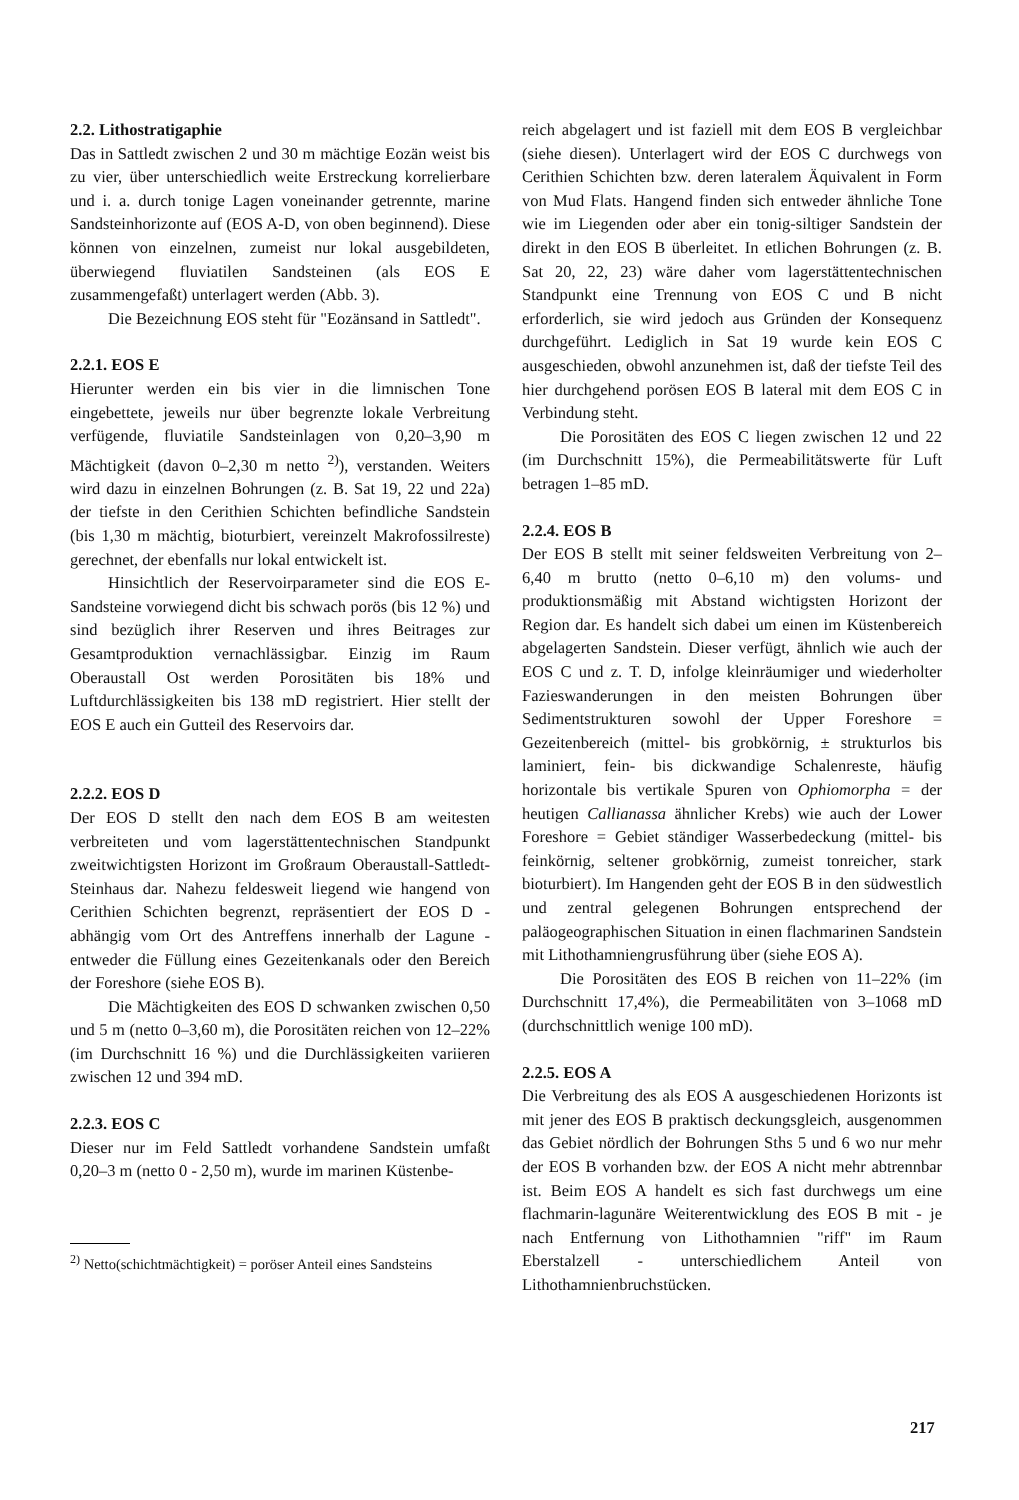2.2. Lithostratigaphie
Das in Sattledt zwischen 2 und 30 m mächtige Eozän weist bis zu vier, über unterschiedlich weite Erstreckung korrelierbare und i. a. durch tonige Lagen voneinander getrennte, marine Sandsteinhorizonte auf (EOS A-D, von oben beginnend). Diese können von einzelnen, zumeist nur lokal ausgebildeten, überwiegend fluviatilen Sandsteinen (als EOS E zusammengefaßt) unterlagert werden (Abb. 3).
Die Bezeichnung EOS steht für "Eozänsand in Sattledt".
2.2.1. EOS E
Hierunter werden ein bis vier in die limnischen Tone eingebettete, jeweils nur über begrenzte lokale Verbreitung verfügende, fluviatile Sandsteinlagen von 0,20–3,90 m Mächtigkeit (davon 0–2,30 m netto <sup>2)</sup>), verstanden. Weiters wird dazu in einzelnen Bohrungen (z. B. Sat 19, 22 und 22a) der tiefste in den Cerithien Schichten befindliche Sandstein (bis 1,30 m mächtig, bioturbiert, vereinzelt Makrofossilreste) gerechnet, der ebenfalls nur lokal entwickelt ist.
Hinsichtlich der Reservoirparameter sind die EOS E-Sandsteine vorwiegend dicht bis schwach porös (bis 12 %) und sind bezüglich ihrer Reserven und ihres Beitrages zur Gesamtproduktion vernachlässigbar. Einzig im Raum Oberaustall Ost werden Porositäten bis 18% und Luftdurchlässigkeiten bis 138 mD registriert. Hier stellt der EOS E auch ein Gutteil des Reservoirs dar.
2.2.2. EOS D
Der EOS D stellt den nach dem EOS B am weitesten verbreiteten und vom lagerstättentechnischen Standpunkt zweitwichtigsten Horizont im Großraum Oberaustall-Sattledt-Steinhaus dar. Nahezu feldesweit liegend wie hangend von Cerithien Schichten begrenzt, repräsentiert der EOS D - abhängig vom Ort des Antreffens innerhalb der Lagune - entweder die Füllung eines Gezeitenkanals oder den Bereich der Foreshore (siehe EOS B).
Die Mächtigkeiten des EOS D schwanken zwischen 0,50 und 5 m (netto 0–3,60 m), die Porositäten reichen von 12–22% (im Durchschnitt 16 %) und die Durchlässigkeiten variieren zwischen 12 und 394 mD.
2.2.3. EOS C
Dieser nur im Feld Sattledt vorhandene Sandstein umfaßt 0,20–3 m (netto 0 - 2,50 m), wurde im marinen Küstenbe-
<sup>2)</sup> Netto(schichtmächtigkeit) = poröser Anteil eines Sandsteins
reich abgelagert und ist faziell mit dem EOS B vergleichbar (siehe diesen). Unterlagert wird der EOS C durchwegs von Cerithien Schichten bzw. deren lateralem Äquivalent in Form von Mud Flats. Hangend finden sich entweder ähnliche Tone wie im Liegenden oder aber ein tonig-siltiger Sandstein der direkt in den EOS B überleitet. In etlichen Bohrungen (z. B. Sat 20, 22, 23) wäre daher vom lagerstättentechnischen Standpunkt eine Trennung von EOS C und B nicht erforderlich, sie wird jedoch aus Gründen der Konsequenz durchgeführt. Lediglich in Sat 19 wurde kein EOS C ausgeschieden, obwohl anzunehmen ist, daß der tiefste Teil des hier durchgehend porösen EOS B lateral mit dem EOS C in Verbindung steht.
Die Porositäten des EOS C liegen zwischen 12 und 22 (im Durchschnitt 15%), die Permeabilitätswerte für Luft betragen 1–85 mD.
2.2.4. EOS B
Der EOS B stellt mit seiner feldsweiten Verbreitung von 2–6,40 m brutto (netto 0–6,10 m) den volums- und produktionsmäßig mit Abstand wichtigsten Horizont der Region dar. Es handelt sich dabei um einen im Küstenbereich abgelagerten Sandstein. Dieser verfügt, ähnlich wie auch der EOS C und z. T. D, infolge kleinräumiger und wiederholter Fazieswanderungen in den meisten Bohrungen über Sedimentstrukturen sowohl der Upper Foreshore = Gezeitenbereich (mittel- bis grobkörnig, ± strukturlos bis laminiert, fein- bis dickwandige Schalenreste, häufig horizontale bis vertikale Spuren von Ophiomorpha = der heutigen Callianassa ähnlicher Krebs) wie auch der Lower Foreshore = Gebiet ständiger Wasserbedeckung (mittel- bis feinkörnig, seltener grobkörnig, zumeist tonreicher, stark bioturbiert). Im Hangenden geht der EOS B in den südwestlich und zentral gelegenen Bohrungen entsprechend der paläogeographischen Situation in einen flachmarinen Sandstein mit Lithothamniengrusführung über (siehe EOS A).
Die Porositäten des EOS B reichen von 11–22% (im Durchschnitt 17,4%), die Permeabilitäten von 3–1068 mD (durchschnittlich wenige 100 mD).
2.2.5. EOS A
Die Verbreitung des als EOS A ausgeschiedenen Horizonts ist mit jener des EOS B praktisch deckungsgleich, ausgenommen das Gebiet nördlich der Bohrungen Sths 5 und 6 wo nur mehr der EOS B vorhanden bzw. der EOS A nicht mehr abtrennbar ist. Beim EOS A handelt es sich fast durchwegs um eine flachmarin-lagunäre Weiterentwicklung des EOS B mit - je nach Entfernung von Lithothamnien "riff" im Raum Eberstalzell - unterschiedlichem Anteil von Lithothamnienbruchstücken.
217